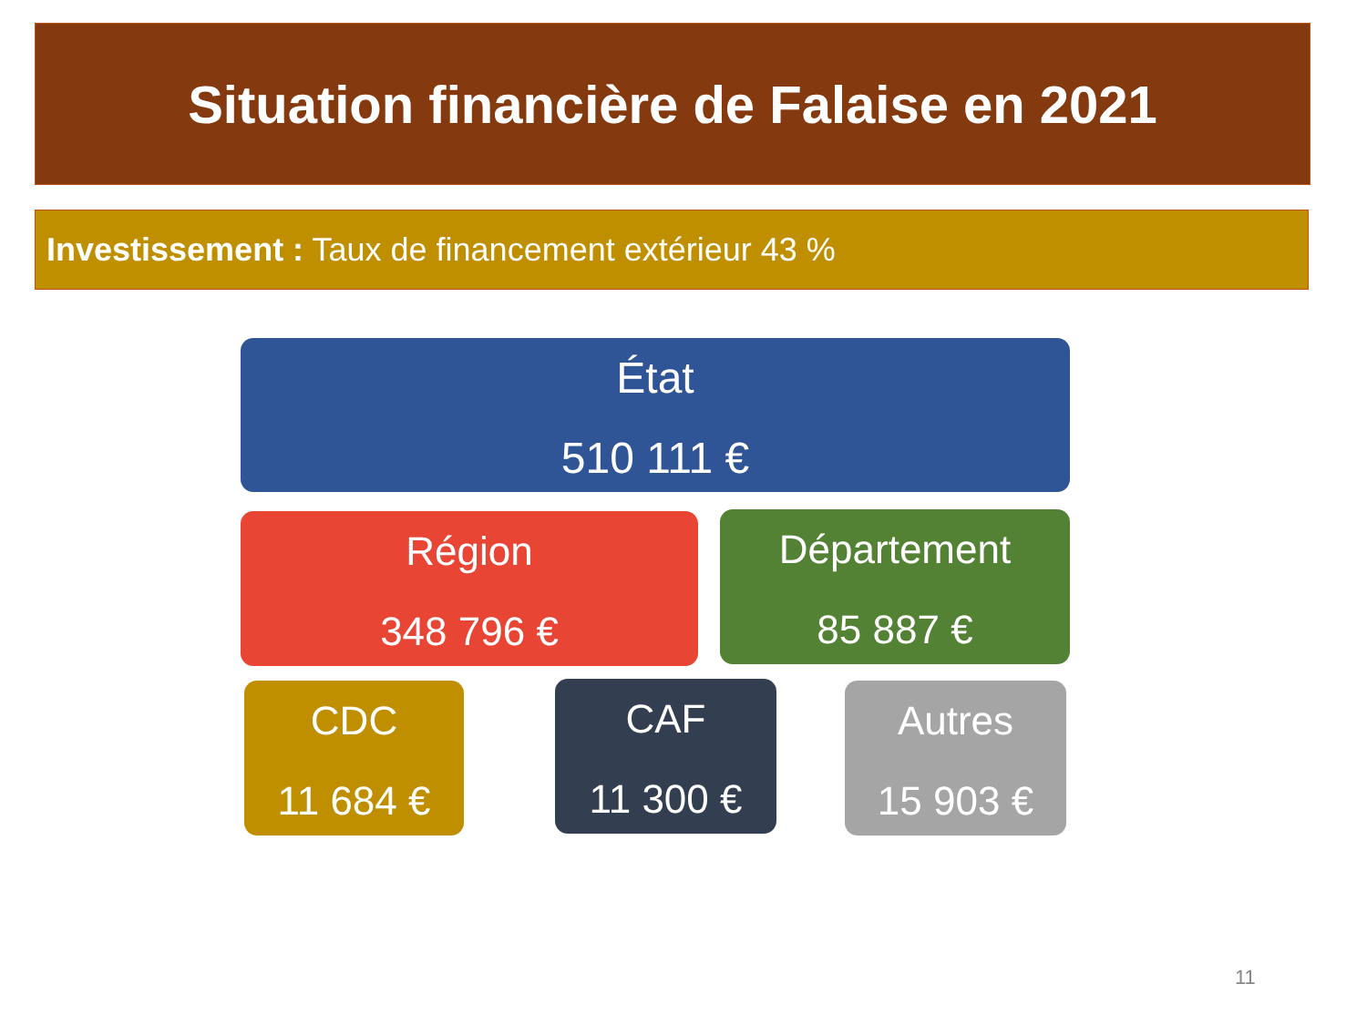Situation financière de Falaise en 2021
Investissement : Taux de financement extérieur 43 %
État
510 111 €
Région
348 796 €
Département
85 887 €
CDC
11 684 €
CAF
11 300 €
Autres
15 903 €
11